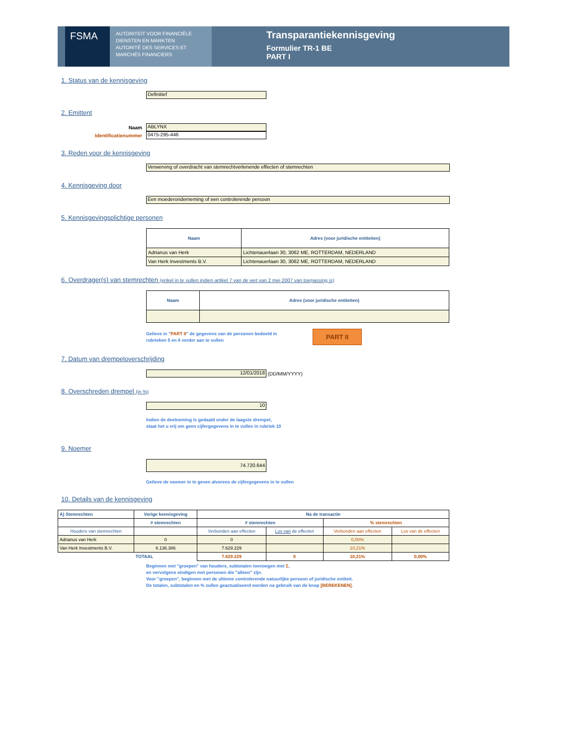FSMA
AUTORITEIT VOOR FINANCIËLE DIENSTEN EN MARKTEN
AUTORITÉ DES SERVICES ET MARCHÉS FINANCIERS
Transparantiekennisgeving
Formulier TR-1 BE
PART I
1. Status van de kennisgeving
Definitief
2. Emittent
Naam
ABLYNX
Identificatienummer
0475-295-446
3. Reden voor de kennisgeving
Verwerving of overdracht van stemrechtverlenende effecten of stemrechten
4. Kennisgeving door
Een moederonderneming of een controlerende persoon
5. Kennisgevingsplichtige personen
| Naam | Adres (voor juridische entiteiten) |
| --- | --- |
| Adrianus van Herk | Lichtenauerlaan 30, 3062 ME, ROTTERDAM, NEDERLAND |
| Van Herk Investments B.V. | Lichtenauerlaan 30, 3062 ME, ROTTERDAM, NEDERLAND |
6. Overdrager(s) van stemrechten (enkel in te vullen indien artikel 7 van de wet van 2 mei 2007 van toepassing is)
| Naam | Adres (voor juridische entiteiten) |
| --- | --- |
Gelieve in "PART II" de gegevens van de personen bedoeld in rubrieken 5 en 6 verder aan te vullen
PART II
7. Datum van drempeloverschrijding
12/01/2018
(DD/MM/YYYY)
8. Overschreden drempel (in %)
10
Indien de deelneming is gedaald onder de laagste drempel,
staat het u vrij om geen cijfergegevens in te vullen in rubriek 10
9. Noemer
74.720.644
Gelieve de noemer in te geven alvorens de cijfergegevens in te vullen
10. Details van de kennisgeving
| A) Stemrechten | Vorige kennisgeving | Na de transactie | | | |
| --- | --- | --- | --- | --- | --- |
| | # stemrechten | # stemrechten | | % stemrechten | |
| Houders van stemrechten | | Verbonden aan effecten | Los van de effecten | Verbonden aan effecten | Los van de effecten |
| Adrianus van Herk | 0 | 0 | | 0,00% | |
| Van Herk Investments B.V. | 6.136.386 | 7.629.229 | | 10,21% | |
| | TOTAAL | 7.629.229 | 0 | 10,21% | 0,00% |
Beginnen met "groepen" van houders, subtotalen toevoegen met Σ,
en vervolgens eindigen met personen die "alleen" zijn.
Voor "groepen", beginnen met de ultieme controlerende natuurlijke persoon of juridische entiteit.
De totalen, subtotalen en % zullen geactualiseerd worden na gebruik van de knop [BEREKENEN].